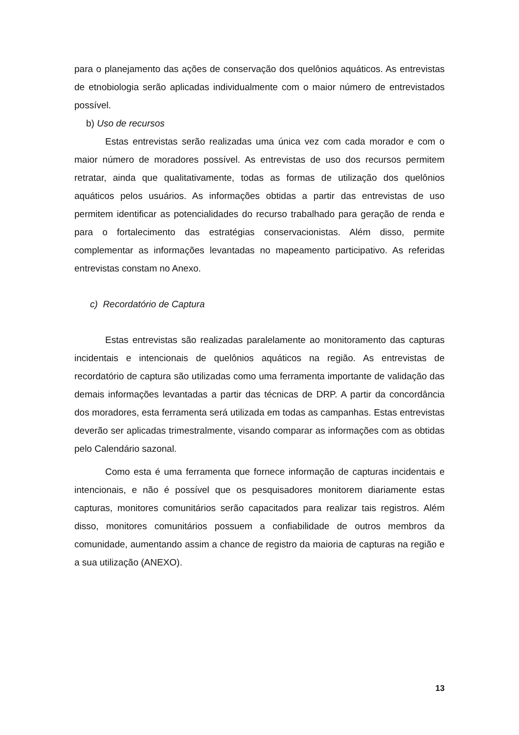para o planejamento das ações de conservação dos quelônios aquáticos. As entrevistas de etnobiologia serão aplicadas individualmente com o maior número de entrevistados possível.
b) Uso de recursos
Estas entrevistas serão realizadas uma única vez com cada morador e com o maior número de moradores possível. As entrevistas de uso dos recursos permitem retratar, ainda que qualitativamente, todas as formas de utilização dos quelônios aquáticos pelos usuários. As informações obtidas a partir das entrevistas de uso permitem identificar as potencialidades do recurso trabalhado para geração de renda e para o fortalecimento das estratégias conservacionistas. Além disso, permite complementar as informações levantadas no mapeamento participativo. As referidas entrevistas constam no Anexo.
c) Recordatório de Captura
Estas entrevistas são realizadas paralelamente ao monitoramento das capturas incidentais e intencionais de quelônios aquáticos na região. As entrevistas de recordatório de captura são utilizadas como uma ferramenta importante de validação das demais informações levantadas a partir das técnicas de DRP. A partir da concordância dos moradores, esta ferramenta será utilizada em todas as campanhas. Estas entrevistas deverão ser aplicadas trimestralmente, visando comparar as informações com as obtidas pelo Calendário sazonal.
Como esta é uma ferramenta que fornece informação de capturas incidentais e intencionais, e não é possível que os pesquisadores monitorem diariamente estas capturas, monitores comunitários serão capacitados para realizar tais registros. Além disso, monitores comunitários possuem a confiabilidade de outros membros da comunidade, aumentando assim a chance de registro da maioria de capturas na região e a sua utilização (ANEXO).
13